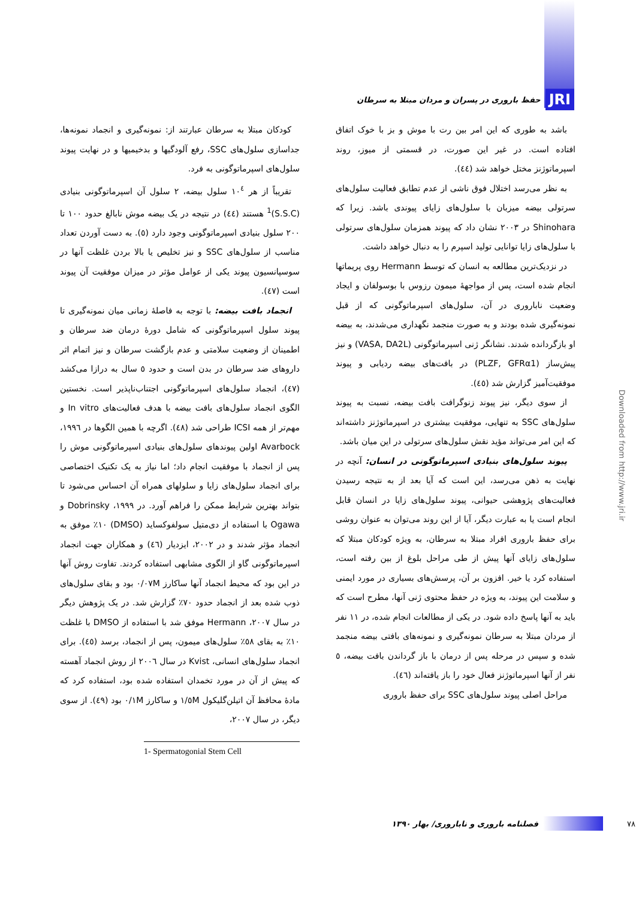JRI حفظ باروری در پسران و مردان مبتلا به سرطان
باشد به طوری که این امر بین رت با موش و بز با خوک اتفاق افتاده است. در غیر این صورت، در قسمتی از میوز، روند اسپرماتوژنز مختل خواهد شد (٤٤).
به نظر می‌رسد اختلال فوق ناشی از عدم تطابق فعالیت سلول‌های سرتولی بیضه میزبان با سلول‌های زایای پیوندی باشد. زیرا که Shinohara در ٢٠٠٣ نشان داد که پیوند همزمان سلول‌های سرتولی با سلول‌های زایا توانایی تولید اسپرم را به دنبال خواهد داشت.
در نزدیک‌ترین مطالعه به انسان که توسط Hermann روی پریماتها انجام شده است، پس از مواجهۀ میمون رزوس با بوسولفان و ایجاد وضعیت ناباروری در آن، سلول‌های اسپرماتوگونی که از قبل نمونه‌گیری شده بودند و به صورت منجمد نگهداری می‌شدند، به بیضه او بازگردانده شدند. نشانگر ژنی اسپرماتوگونی (VASA, DA2L) و نیز پیش‌ساز (PLZF, GFRα1) در بافت‌های بیضه ردیابی و پیوند موفقیت‌آمیز گزارش شد (٤٥).
از سوی دیگر، نیز پیوند زنوگرافت بافت بیضه، نسبت به پیوند سلول‌های SSC به تنهایی، موفقیت بیشتری در اسپرماتوژنز داشته‌اند که این امر می‌تواند مؤید نقش سلول‌های سرتولی در این میان باشد.
پیوند سلول‌های بنیادی اسپرماتوگونی در انسان: آنچه در نهایت به ذهن می‌رسد، این است که آیا بعد از به نتیجه رسیدن فعالیت‌های پژوهشی حیوانی، پیوند سلول‌های زایا در انسان قابل انجام است یا به عبارت دیگر، آیا از این روند می‌توان به عنوان روشی برای حفظ باروری افراد مبتلا به سرطان، به ویژه کودکان مبتلا که سلول‌های زایای آنها پیش از طی مراحل بلوغ از بین رفته است، استفاده کرد یا خیر. افزون بر آن، پرسش‌های بسیاری در مورد ایمنی و سلامت این پیوند، به ویژه در حفظ محتوی ژنی آنها، مطرح است که باید به آنها پاسخ داده شود. در یکی از مطالعات انجام شده، در ١١ نفر از مردان مبتلا به سرطان نمونه‌گیری و نمونه‌های بافتی بیضه منجمد شده و سپس در مرحله پس از درمان با باز گرداندن بافت بیضه، ٥ نفر از آنها اسپرماتوژنز فعال خود را باز یافته‌اند (٤٦).
مراحل اصلی پیوند سلول‌های SSC برای حفظ باروری
کودکان مبتلا به سرطان عبارتند از: نمونه‌گیری و انجماد نمونه‌ها، جداسازی سلول‌های SSC، رفع آلودگیها و بدخیمیها و در نهایت پیوند سلول‌های اسپرماتوگونی به فرد.
تقریباً از هر ١٠<sup>٤</sup> سلول بیضه، ٢ سلول آن اسپرماتوگونی بنیادی (S.S.C)<sup>1</sup> هستند (٤٤) در نتیجه در یک بیضه موش نابالغ حدود ١٠٠ تا ٢٠٠ سلول بنیادی اسپرماتوگونی وجود دارد (٥). به دست آوردن تعداد مناسب از سلول‌های SSC و نیز تخلیص یا بالا بردن غلظت آنها در سوسپانسیون پیوند یکی از عوامل مؤثر در میزان موفقیت آن پیوند است (٤٧).
انجماد بافت بیضه: با توجه به فاصلۀ زمانی میان نمونه‌گیری تا پیوند سلول اسپرماتوگونی که شامل دورۀ درمان ضد سرطان و اطمینان از وضعیت سلامتی و عدم بازگشت سرطان و نیز اتمام اثر داروهای ضد سرطان در بدن است و حدود ٥ سال به درازا می‌کشد (٤٧)، انجماد سلول‌های اسپرماتوگونی اجتناب‌ناپذیر است. نخستین الگوی انجماد سلول‌های بافت بیضه با هدف فعالیت‌های In vitro و مهم‌تر از همه ICSI طراحی شد (٤٨). اگرچه با همین الگوها در ١٩٩٦، Avarbock اولین پیوندهای سلول‌های بنیادی اسپرماتوگونی موش را پس از انجماد با موفقیت انجام داد؛ اما نیاز به یک تکنیک اختصاصی برای انجماد سلول‌های زایا و سلولهای همراه آن احساس می‌شود تا بتواند بهترین شرایط ممکن را فراهم آورد. در ١٩٩٩، Dobrinsky و Ogawa با استفاده از دی‌متیل سولفوکساید (DMSO) ١٠٪ موفق به انجماد مؤثر شدند و در ٢٠٠٢، ایزدیار (٤٦) و همکاران جهت انجماد اسپرماتوگونی گاو از الگوی مشابهی استفاده کردند. تفاوت روش آنها در این بود که محیط انجماد آنها ساکارز ٠/٠٧M بود و بقای سلول‌های ذوب شده بعد از انجماد حدود ٧٠٪ گزارش شد. در یک پژوهش دیگر در سال ٢٠٠٧، Hermann موفق شد با استفاده از DMSO با غلظت ١٠٪ به بقای ٥٨٪ سلول‌های میمون، پس از انجماد، برسد (٤٥). برای انجماد سلول‌های انسانی، Kvist در سال ٢٠٠٦ از روش انجماد آهسته که پیش از آن در مورد تخمدان استفاده شده بود، استفاده کرد که مادۀ محافظ آن اتیلن‌گلیکول ١/٥M و ساکارز ٠/١M بود (٤٩). از سوی دیگر، در سال ٢٠٠٧،
1- Spermatogonial Stem Cell
٧٨ فصلنامه باروری و ناباروری/ بهار ١٣٩٠
Downloaded from http://www.jri.ir